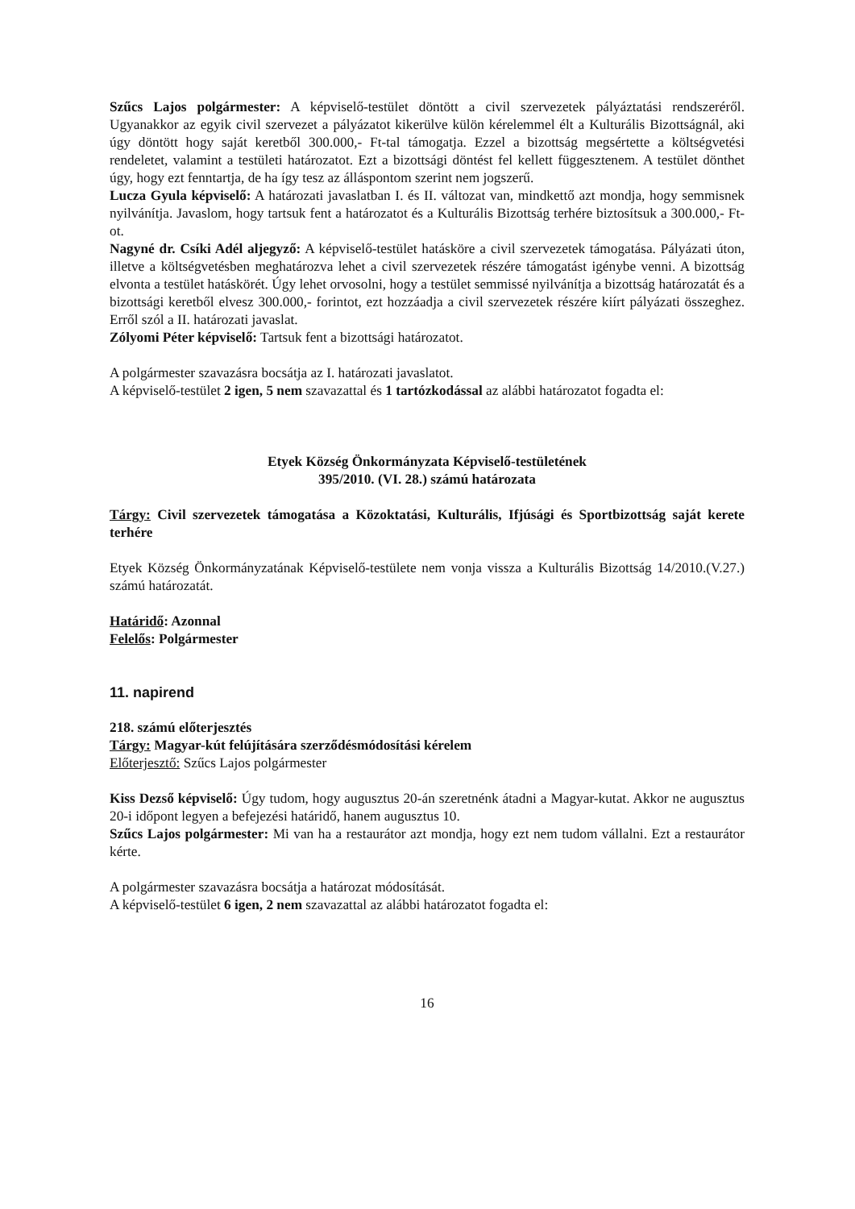Szűcs Lajos polgármester: A képviselő-testület döntött a civil szervezetek pályáztatási rendszeréről. Ugyanakkor az egyik civil szervezet a pályázatot kikerülve külön kérelemmel élt a Kulturális Bizottságnál, aki úgy döntött hogy saját keretből 300.000,- Ft-tal támogatja. Ezzel a bizottság megsértette a költségvetési rendeletet, valamint a testületi határozatot. Ezt a bizottsági döntést fel kellett függesztenem. A testület dönthet úgy, hogy ezt fenntartja, de ha így tesz az álláspontom szerint nem jogszerű.
Lucza Gyula képviselő: A határozati javaslatban I. és II. változat van, mindkettő azt mondja, hogy semmisnek nyilvánítja. Javaslom, hogy tartsuk fent a határozatot és a Kulturális Bizottság terhére biztosítsuk a 300.000,- Ft-ot.
Nagyné dr. Csíki Adél aljegyző: A képviselő-testület hatásköre a civil szervezetek támogatása. Pályázati úton, illetve a költségvetésben meghatározva lehet a civil szervezetek részére támogatást igénybe venni. A bizottság elvonta a testület hatáskörét. Úgy lehet orvosolni, hogy a testület semmissé nyilvánítja a bizottság határozatát és a bizottsági keretből elvesz 300.000,- forintot, ezt hozzáadja a civil szervezetek részére kiírt pályázati összeghez. Erről szól a II. határozati javaslat.
Zólyomi Péter képviselő: Tartsuk fent a bizottsági határozatot.
A polgármester szavazásra bocsátja az I. határozati javaslatot.
A képviselő-testület 2 igen, 5 nem szavazattal és 1 tartózkodással az alábbi határozatot fogadta el:
Etyek Község Önkormányzata Képviselő-testületének
395/2010. (VI. 28.) számú határozata
Tárgy: Civil szervezetek támogatása a Közoktatási, Kulturális, Ifjúsági és Sportbizottság saját kerete terhére
Etyek Község Önkormányzatának Képviselő-testülete nem vonja vissza a Kulturális Bizottság 14/2010.(V.27.) számú határozatát.
Határidő: Azonnal
Felelős: Polgármester
11. napirend
218. számú előterjesztés
Tárgy: Magyar-kút felújítására szerződésmódosítási kérelem
Előterjesztő: Szűcs Lajos polgármester
Kiss Dezső képviselő: Úgy tudom, hogy augusztus 20-án szeretnénk átadni a Magyar-kutat. Akkor ne augusztus 20-i időpont legyen a befejezési határidő, hanem augusztus 10.
Szűcs Lajos polgármester: Mi van ha a restaurátor azt mondja, hogy ezt nem tudom vállalni. Ezt a restaurátor kérte.
A polgármester szavazásra bocsátja a határozat módosítását.
A képviselő-testület 6 igen, 2 nem szavazattal az alábbi határozatot fogadta el:
16